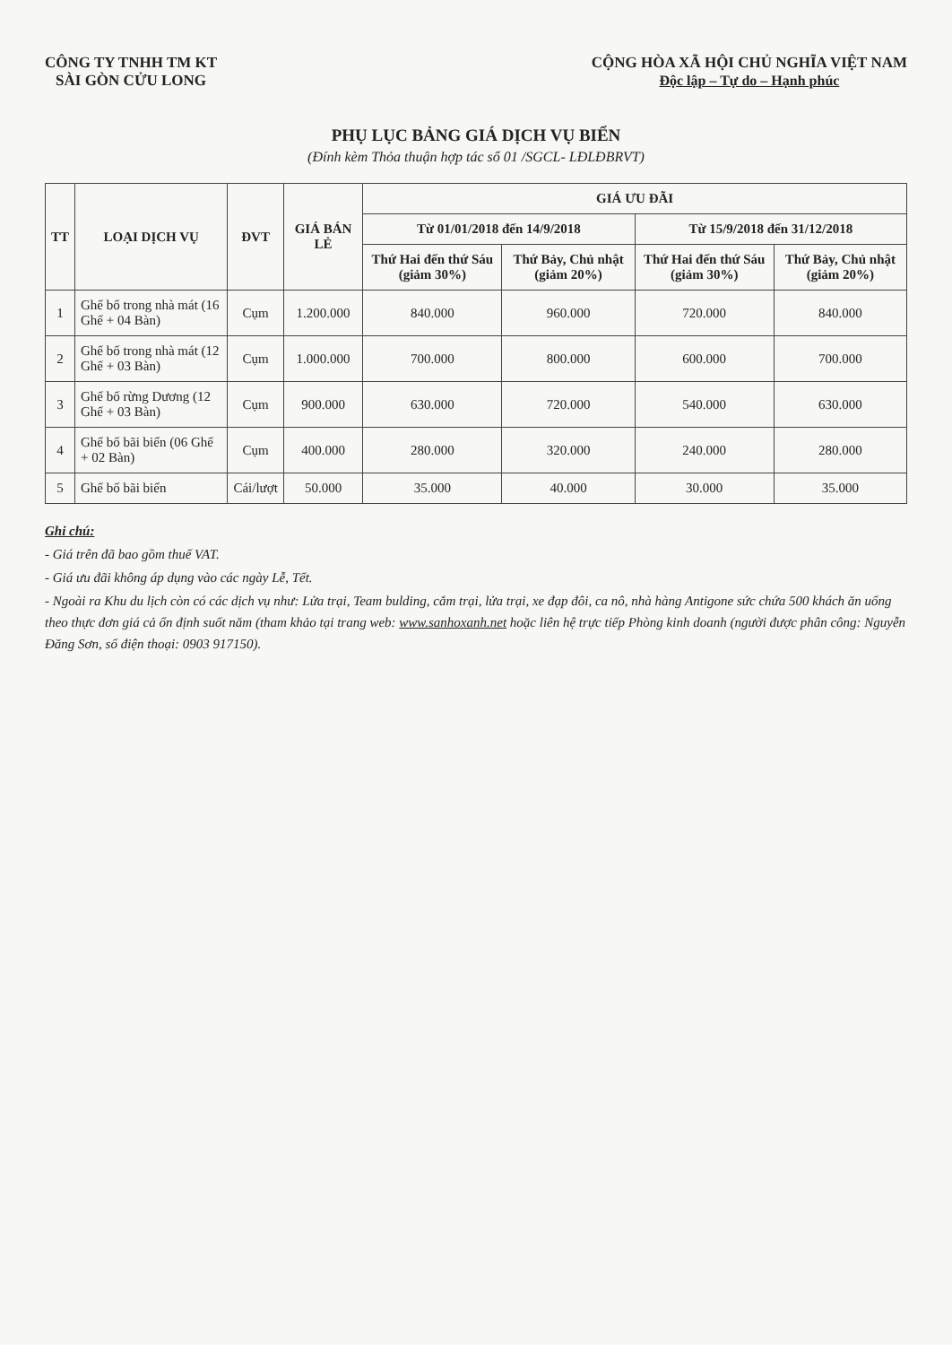CÔNG TY TNHH TM KT
SÀI GÒN CỬU LONG
CỘNG HÒA XÃ HỘI CHỦ NGHĨA VIỆT NAM
Độc lập – Tự do – Hạnh phúc
PHỤ LỤC BẢNG GIÁ DỊCH VỤ BIỂN
(Đính kèm Thỏa thuận hợp tác số 01 /SGCL- LĐLĐBRVT)
| TT | LOẠI DỊCH VỤ | ĐVT | GIÁ BÁN LẺ | GIÁ ƯU ĐÃI | | | |
| --- | --- | --- | --- | --- | --- | --- | --- |
| | | | | Từ 01/01/2018 đến 14/9/2018 | | Từ 15/9/2018 đến 31/12/2018 | |
| | | | | Thứ Hai đến thứ Sáu (giảm 30%) | Thứ Bảy, Chủ nhật (giảm 20%) | Thứ Hai đến thứ Sáu (giảm 30%) | Thứ Bảy, Chủ nhật (giảm 20%) |
| 1 | Ghế bố trong nhà mát (16 Ghế + 04 Bàn) | Cụm | 1.200.000 | 840.000 | 960.000 | 720.000 | 840.000 |
| 2 | Ghế bố trong nhà mát (12 Ghế + 03 Bàn) | Cụm | 1.000.000 | 700.000 | 800.000 | 600.000 | 700.000 |
| 3 | Ghế bố rừng Dương (12 Ghế + 03 Bàn) | Cụm | 900.000 | 630.000 | 720.000 | 540.000 | 630.000 |
| 4 | Ghế bố bãi biển (06 Ghế + 02 Bàn) | Cụm | 400.000 | 280.000 | 320.000 | 240.000 | 280.000 |
| 5 | Ghế bố bãi biển | Cái/lượt | 50.000 | 35.000 | 40.000 | 30.000 | 35.000 |
Ghi chú:
- Giá trên đã bao gồm thuế VAT.
- Giá ưu đãi không áp dụng vào các ngày Lễ, Tết.
- Ngoài ra Khu du lịch còn có các dịch vụ như: Lửa trại, Team bulding, cắm trại, lửa trại, xe đạp đôi, ca nô, nhà hàng Antigone sức chứa 500 khách ăn uống theo thực đơn giá cả ổn định suốt năm (tham khảo tại trang web: www.sanhoxanh.net hoặc liên hệ trực tiếp Phòng kinh doanh (người được phân công: Nguyễn Đăng Sơn, số điện thoại: 0903 917150).